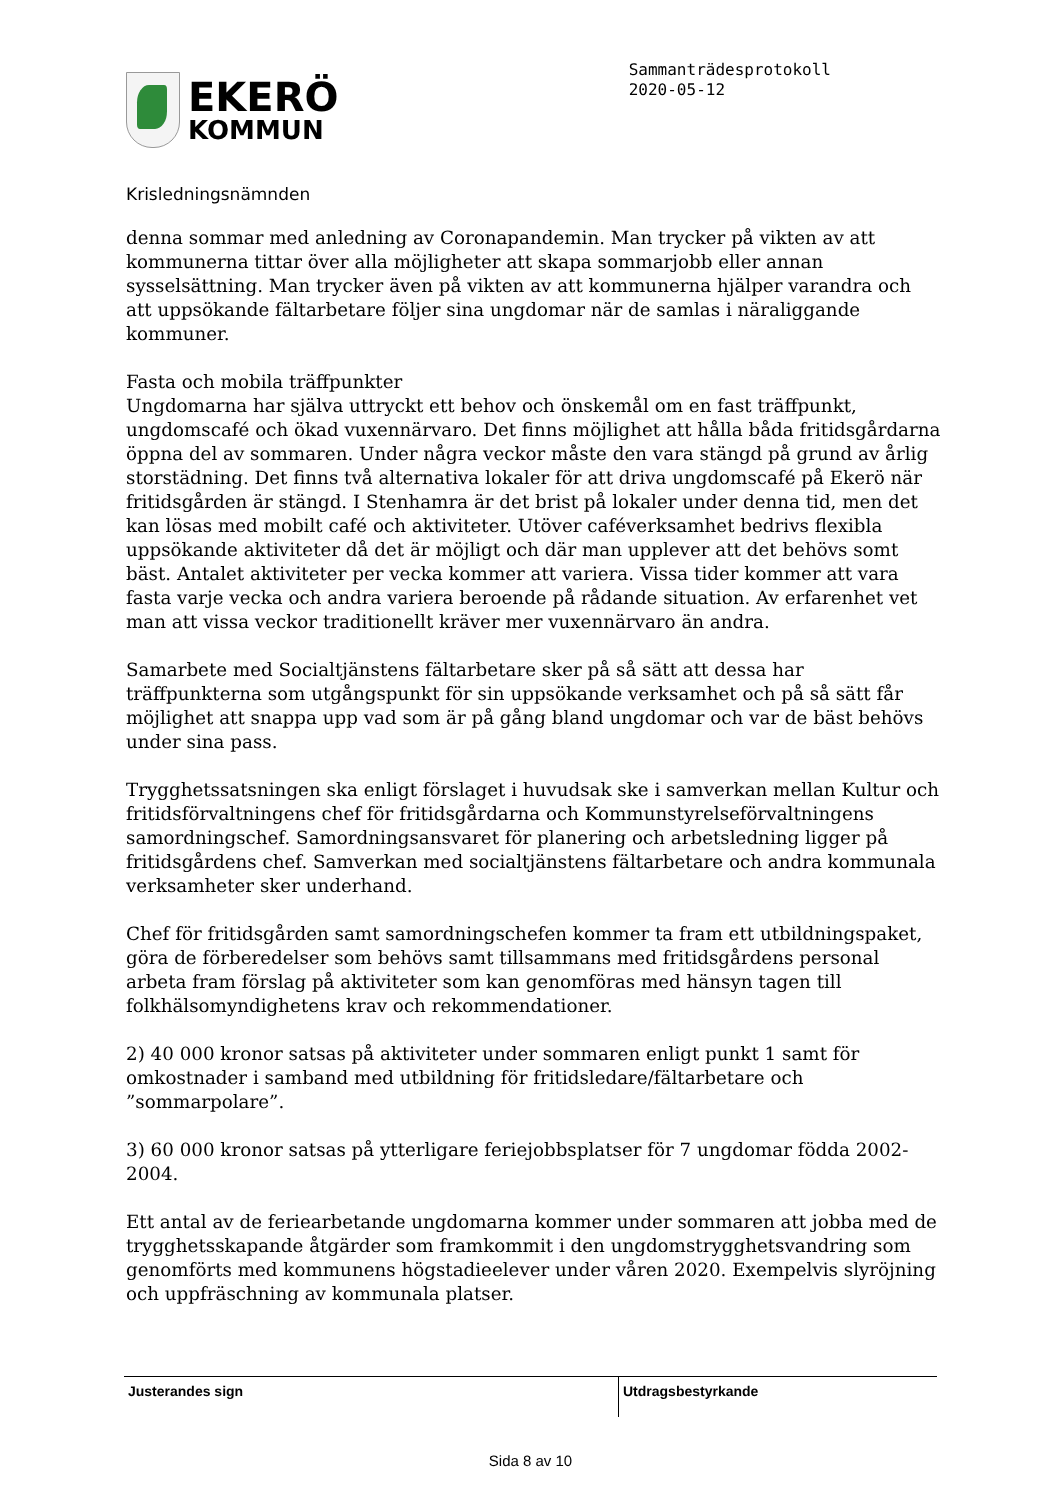EKERÖ
KOMMUN
Sammanträdesprotokoll
2020-05-12
Krisledningsnämnden
denna sommar med anledning av Coronapandemin. Man trycker på vikten av att kommunerna tittar över alla möjligheter att skapa sommarjobb eller annan sysselsättning. Man trycker även på vikten av att kommunerna hjälper varandra och att uppsökande fältarbetare följer sina ungdomar när de samlas i näraliggande kommuner.
Fasta och mobila träffpunkter
Ungdomarna har själva uttryckt ett behov och önskemål om en fast träffpunkt, ungdomscafé och ökad vuxennärvaro. Det finns möjlighet att hålla båda fritidsgårdarna öppna del av sommaren. Under några veckor måste den vara stängd på grund av årlig storstädning. Det finns två alternativa lokaler för att driva ungdomscafé på Ekerö när fritidsgården är stängd. I Stenhamra är det brist på lokaler under denna tid, men det kan lösas med mobilt café och aktiviteter. Utöver caféverksamhet bedrivs flexibla uppsökande aktiviteter då det är möjligt och där man upplever att det behövs somt bäst. Antalet aktiviteter per vecka kommer att variera. Vissa tider kommer att vara fasta varje vecka och andra variera beroende på rådande situation. Av erfarenhet vet man att vissa veckor traditionellt kräver mer vuxennärvaro än andra.
Samarbete med Socialtjänstens fältarbetare sker på så sätt att dessa har träffpunkterna som utgångspunkt för sin uppsökande verksamhet och på så sätt får möjlighet att snappa upp vad som är på gång bland ungdomar och var de bäst behövs under sina pass.
Trygghetssatsningen ska enligt förslaget i huvudsak ske i samverkan mellan Kultur och fritidsförvaltningens chef för fritidsgårdarna och Kommunstyrelseförvaltningens samordningschef. Samordningsansvaret för planering och arbetsledning ligger på fritidsgårdens chef. Samverkan med socialtjänstens fältarbetare och andra kommunala verksamheter sker underhand.
Chef för fritidsgården samt samordningschefen kommer ta fram ett utbildningspaket, göra de förberedelser som behövs samt tillsammans med fritidsgårdens personal arbeta fram förslag på aktiviteter som kan genomföras med hänsyn tagen till folkhälsomyndighetens krav och rekommendationer.
2) 40 000 kronor satsas på aktiviteter under sommaren enligt punkt 1 samt för omkostnader i samband med utbildning för fritidsledare/fältarbetare och ”sommarpolare”.
3) 60 000 kronor satsas på ytterligare feriejobbsplatser för 7 ungdomar födda 2002-2004.
Ett antal av de feriearbetande ungdomarna kommer under sommaren att jobba med de trygghetsskapande åtgärder som framkommit i den ungdomstrygghetsvandring som genomförts med kommunens högstadieelever under våren 2020. Exempelvis slyröjning och uppfräschning av kommunala platser.
Justerandes sign Utdragsbestyrkande
Sida 8 av 10